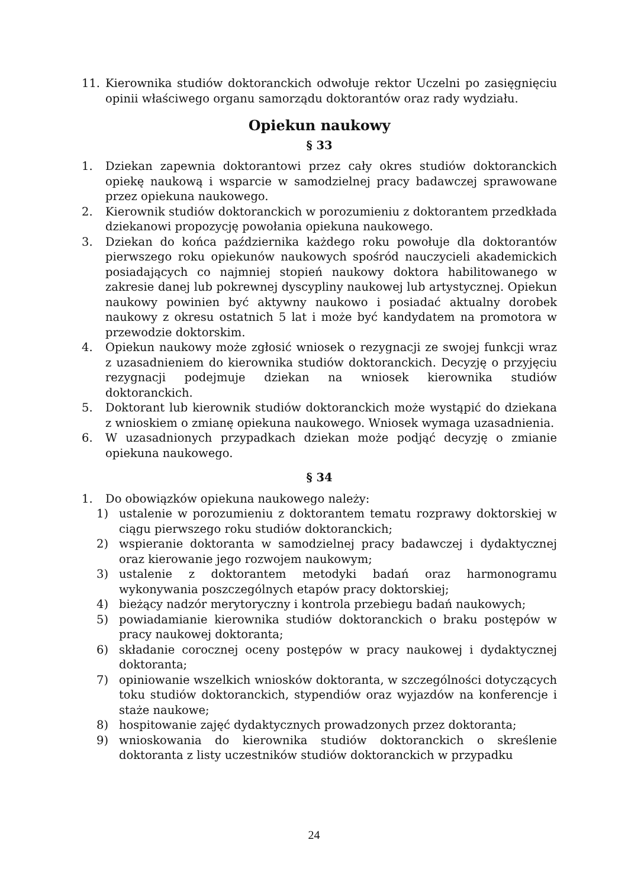11. Kierownika studiów doktoranckich odwołuje rektor Uczelni po zasięgnięciu opinii właściwego organu samorządu doktorantów oraz rady wydziału.
Opiekun naukowy
§ 33
1. Dziekan zapewnia doktorantowi przez cały okres studiów doktoranckich opiekę naukową i wsparcie w samodzielnej pracy badawczej sprawowane przez opiekuna naukowego.
2. Kierownik studiów doktoranckich w porozumieniu z doktorantem przedkłada dziekanowi propozycję powołania opiekuna naukowego.
3. Dziekan do końca października każdego roku powołuje dla doktorantów pierwszego roku opiekunów naukowych spośród nauczycieli akademickich posiadających co najmniej stopień naukowy doktora habilitowanego w zakresie danej lub pokrewnej dyscypliny naukowej lub artystycznej. Opiekun naukowy powinien być aktywny naukowo i posiadać aktualny dorobek naukowy z okresu ostatnich 5 lat i może być kandydatem na promotora w przewodzie doktorskim.
4. Opiekun naukowy może zgłosić wniosek o rezygnacji ze swojej funkcji wraz z uzasadnieniem do kierownika studiów doktoranckich. Decyzję o przyjęciu rezygnacji podejmuje dziekan na wniosek kierownika studiów doktoranckich.
5. Doktorant lub kierownik studiów doktoranckich może wystąpić do dziekana z wnioskiem o zmianę opiekuna naukowego. Wniosek wymaga uzasadnienia.
6. W uzasadnionych przypadkach dziekan może podjąć decyzję o zmianie opiekuna naukowego.
§ 34
1. Do obowiązków opiekuna naukowego należy:
1) ustalenie w porozumieniu z doktorantem tematu rozprawy doktorskiej w ciągu pierwszego roku studiów doktoranckich;
2) wspieranie doktoranta w samodzielnej pracy badawczej i dydaktycznej oraz kierowanie jego rozwojem naukowym;
3) ustalenie z doktorantem metodyki badań oraz harmonogramu wykonywania poszczególnych etapów pracy doktorskiej;
4) bieżący nadzór merytoryczny i kontrola przebiegu badań naukowych;
5) powiadamianie kierownika studiów doktoranckich o braku postępów w pracy naukowej doktoranta;
6) składanie corocznej oceny postępów w pracy naukowej i dydaktycznej doktoranta;
7) opiniowanie wszelkich wniosków doktoranta, w szczególności dotyczących toku studiów doktoranckich, stypendiów oraz wyjazdów na konferencje i staże naukowe;
8) hospitowanie zajęć dydaktycznych prowadzonych przez doktoranta;
9) wnioskowania do kierownika studiów doktoranckich o skreślenie doktoranta z listy uczestników studiów doktoranckich w przypadku
24